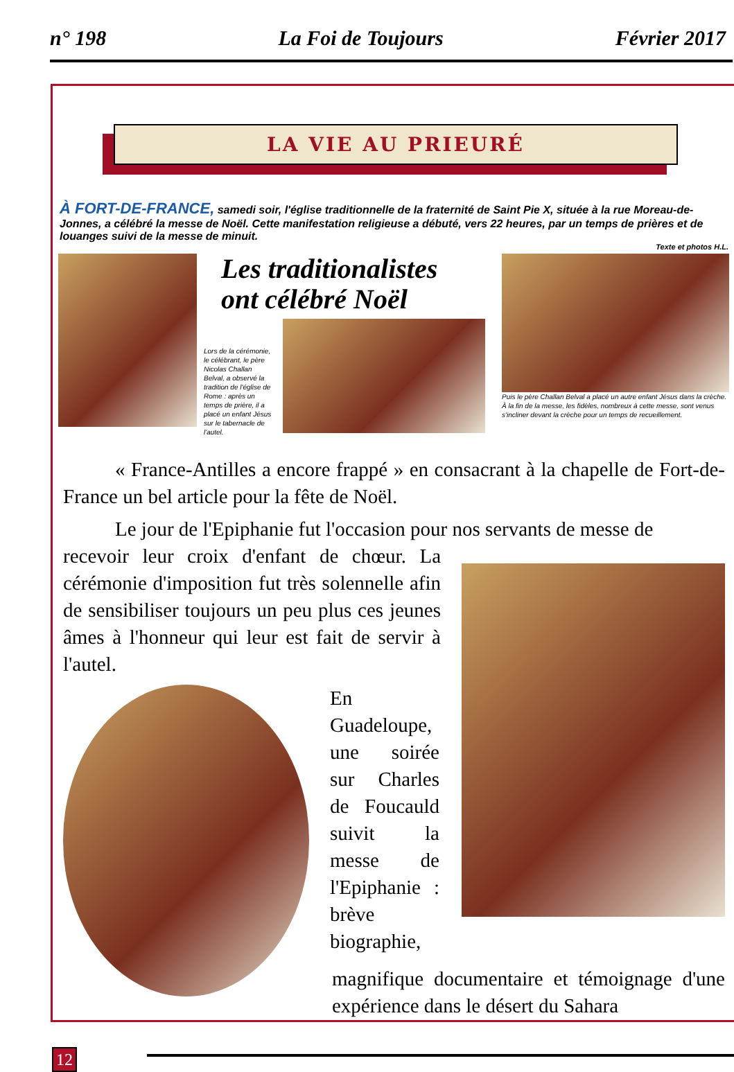n° 198 La Foi de Toujours Février 2017
LA VIE AU PRIEURÉ
À FORT-DE-FRANCE, samedi soir, l'église traditionnelle de la fraternité de Saint Pie X, située à la rue Moreau-de-Jonnes, a célébré la messe de Noël. Cette manifestation religieuse a débuté, vers 22 heures, par un temps de prières et de louanges suivi de la messe de minuit.
Texte et photos H.L.
Les traditionalistes
ont célébré Noël
Lors de la cérémonie, le célébrant, le père Nicolas Challan Belval, a observé la tradition de l'église de Rome : après un temps de prière, il a placé un enfant Jésus sur le tabernacle de l'autel.
Puis le père Challan Belval a placé un autre enfant Jésus dans la crèche. À la fin de la messe, les fidèles, nombreux à cette messe, sont venus s'incliner devant la crèche pour un temps de recueillement.
« France-Antilles a encore frappé » en consacrant à la chapelle de Fort-de-France un bel article pour la fête de Noël.
Le jour de l'Epiphanie fut l'occasion pour nos servants de messe de
recevoir leur croix d'enfant de chœur. La cérémonie d'imposition fut très solennelle afin de sensibiliser toujours un peu plus ces jeunes âmes à l'honneur qui leur est fait de servir à l'autel.
En Guadeloupe, une soirée sur Charles de Foucauld suivit la messe de l'Epiphanie : brève biographie,
magnifique documentaire et témoignage d'une expérience dans le désert du Sahara
12